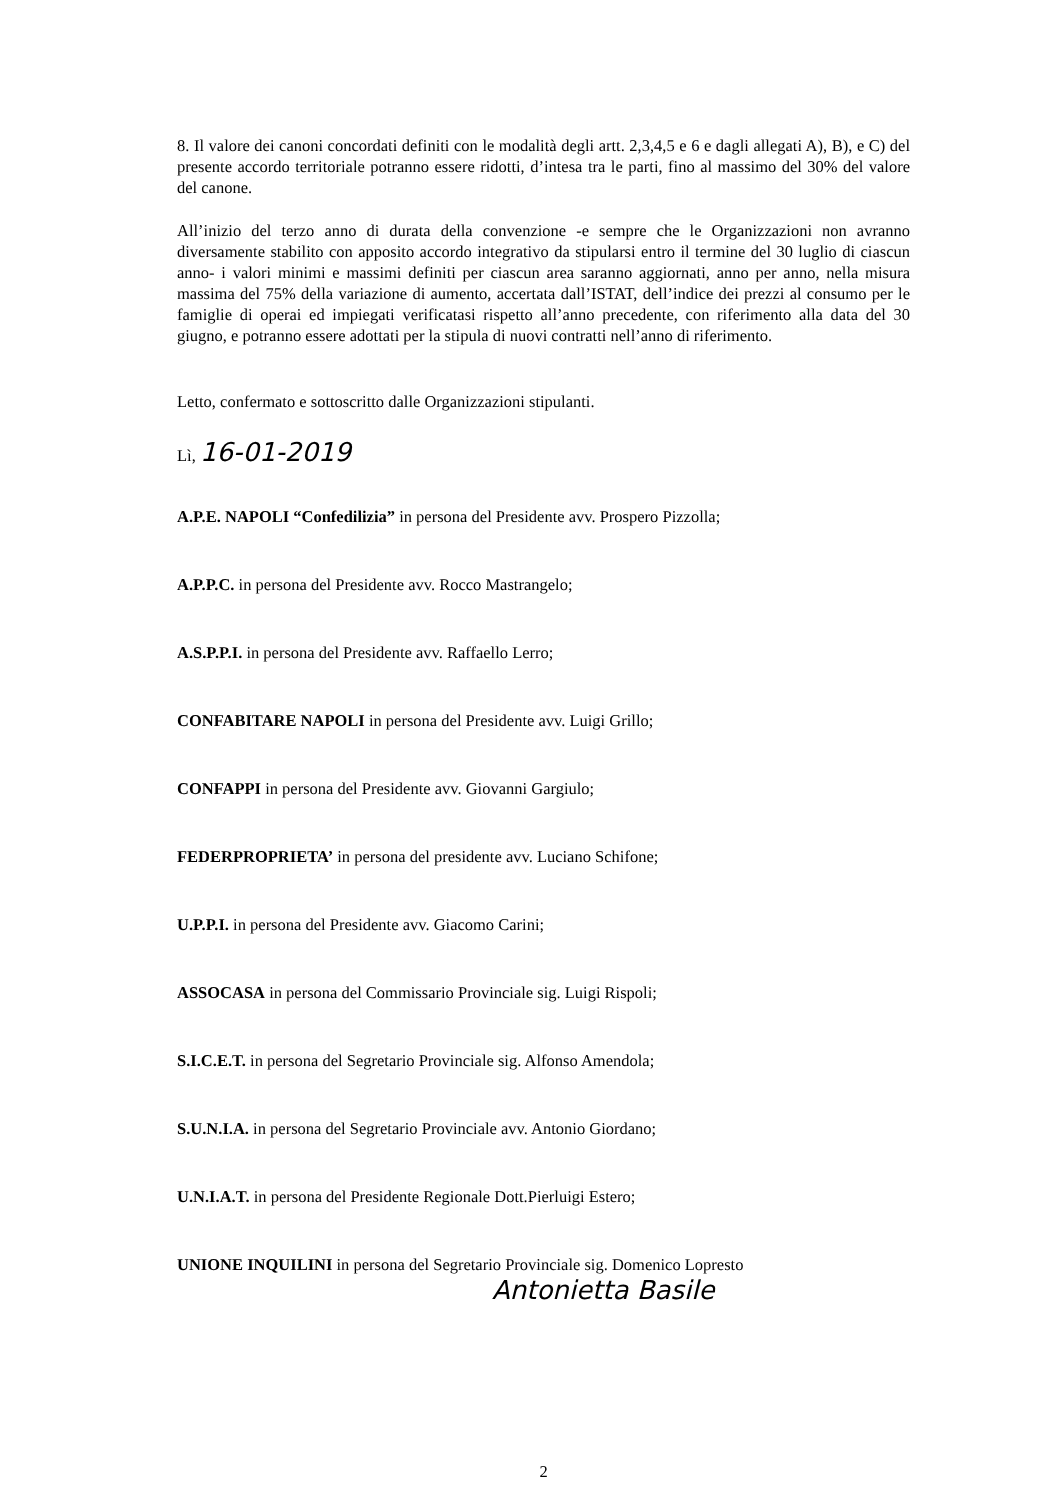8. Il valore dei canoni concordati definiti con le modalità degli artt. 2,3,4,5 e 6 e dagli allegati A), B), e C) del presente accordo territoriale potranno essere ridotti, d’intesa tra le parti, fino al massimo del 30% del valore del canone.
All’inizio del terzo anno di durata della convenzione -e sempre che le Organizzazioni non avranno diversamente stabilito con apposito accordo integrativo da stipularsi entro il termine del 30 luglio di ciascun anno- i valori minimi e massimi definiti per ciascun area saranno aggiornati, anno per anno, nella misura massima del 75% della variazione di aumento, accertata dall’ISTAT, dell’indice dei prezzi al consumo per le famiglie di operai ed impiegati verificatasi rispetto all’anno precedente, con riferimento alla data del 30 giugno, e potranno essere adottati per la stipula di nuovi contratti nell’anno di riferimento.
Letto, confermato e sottoscritto dalle Organizzazioni stipulanti.
Lì, 16-01-2019
A.P.E. NAPOLI “Confedilizia” in persona del Presidente avv. Prospero Pizzolla;
A.P.P.C. in persona del Presidente avv. Rocco Mastrangelo;
A.S.P.P.I. in persona del Presidente avv. Raffaello Lerro;
CONFABITARE NAPOLI in persona del Presidente avv. Luigi Grillo;
CONFAPPI in persona del Presidente avv. Giovanni Gargiulo;
FEDERPROPRIETA’ in persona del presidente avv. Luciano Schifone;
U.P.P.I. in persona del Presidente avv. Giacomo Carini;
ASSOCASA in persona del Commissario Provinciale sig. Luigi Rispoli;
S.I.C.E.T. in persona del Segretario Provinciale sig. Alfonso Amendola;
S.U.N.I.A. in persona del Segretario Provinciale avv. Antonio Giordano;
U.N.I.A.T. in persona del Presidente Regionale Dott.Pierluigi Estero;
UNIONE INQUILINI in persona del Segretario Provinciale sig. Domenico Lopresto
Antonietta Basile
2